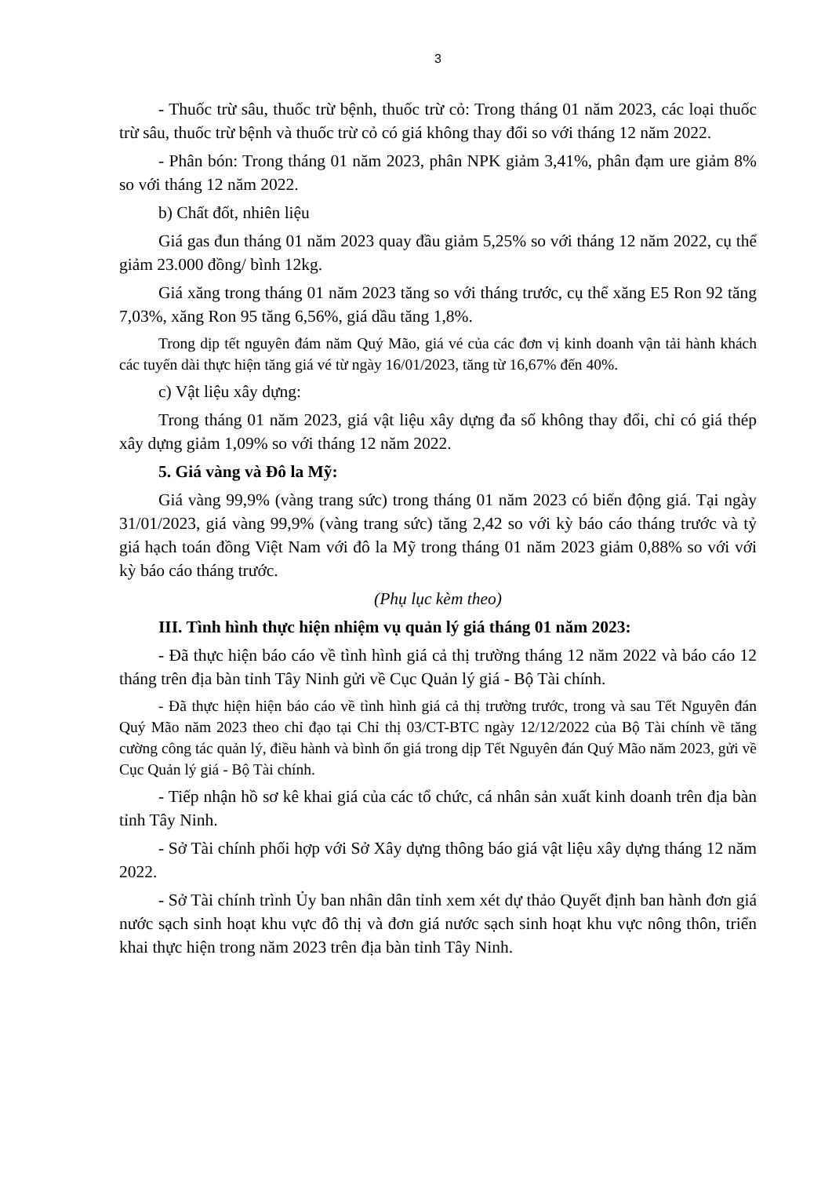3
- Thuốc trừ sâu, thuốc trừ bệnh, thuốc trừ cỏ: Trong tháng 01 năm 2023, các loại thuốc trừ sâu, thuốc trừ bệnh và thuốc trừ cỏ có giá không thay đổi so với tháng 12 năm 2022.
- Phân bón: Trong tháng 01 năm 2023, phân NPK giảm 3,41%, phân đạm ure giảm 8% so với tháng 12 năm 2022.
b) Chất đốt, nhiên liệu
Giá gas đun tháng 01 năm 2023 quay đầu giảm 5,25% so với tháng 12 năm 2022, cụ thể giảm 23.000 đồng/ bình 12kg.
Giá xăng trong tháng 01 năm 2023 tăng so với tháng trước, cụ thể xăng E5 Ron 92 tăng 7,03%, xăng Ron 95 tăng 6,56%, giá dầu tăng 1,8%.
Trong dịp tết nguyên đám năm Quý Mão, giá vé của các đơn vị kinh doanh vận tải hành khách các tuyến dài thực hiện tăng giá vé từ ngày 16/01/2023, tăng từ 16,67% đến 40%.
c) Vật liệu xây dựng:
Trong tháng 01 năm 2023, giá vật liệu xây dựng đa số không thay đổi, chỉ có giá thép xây dựng giảm 1,09% so với tháng 12 năm 2022.
5. Giá vàng và Đô la Mỹ:
Giá vàng 99,9% (vàng trang sức) trong tháng 01 năm 2023 có biến động giá. Tại ngày 31/01/2023, giá vàng 99,9% (vàng trang sức) tăng 2,42 so với kỳ báo cáo tháng trước và tỷ giá hạch toán đồng Việt Nam với đô la Mỹ trong tháng 01 năm 2023 giảm 0,88% so với với kỳ báo cáo tháng trước.
(Phụ lục kèm theo)
III. Tình hình thực hiện nhiệm vụ quản lý giá tháng 01 năm 2023:
- Đã thực hiện báo cáo về tình hình giá cả thị trường tháng 12 năm 2022 và báo cáo 12 tháng trên địa bàn tỉnh Tây Ninh gửi về Cục Quản lý giá - Bộ Tài chính.
- Đã thực hiện hiện báo cáo về tình hình giá cả thị trường trước, trong và sau Tết Nguyên đán Quý Mão năm 2023 theo chỉ đạo tại Chỉ thị 03/CT-BTC ngày 12/12/2022 của Bộ Tài chính về tăng cường công tác quản lý, điều hành và bình ổn giá trong dịp Tết Nguyên đán Quý Mão năm 2023, gửi về Cục Quản lý giá - Bộ Tài chính.
- Tiếp nhận hồ sơ kê khai giá của các tổ chức, cá nhân sản xuất kinh doanh trên địa bàn tỉnh Tây Ninh.
- Sở Tài chính phối hợp với Sở Xây dựng thông báo giá vật liệu xây dựng tháng 12 năm 2022.
- Sở Tài chính trình Ủy ban nhân dân tỉnh xem xét dự thảo Quyết định ban hành đơn giá nước sạch sinh hoạt khu vực đô thị và đơn giá nước sạch sinh hoạt khu vực nông thôn, triển khai thực hiện trong năm 2023 trên địa bàn tỉnh Tây Ninh.